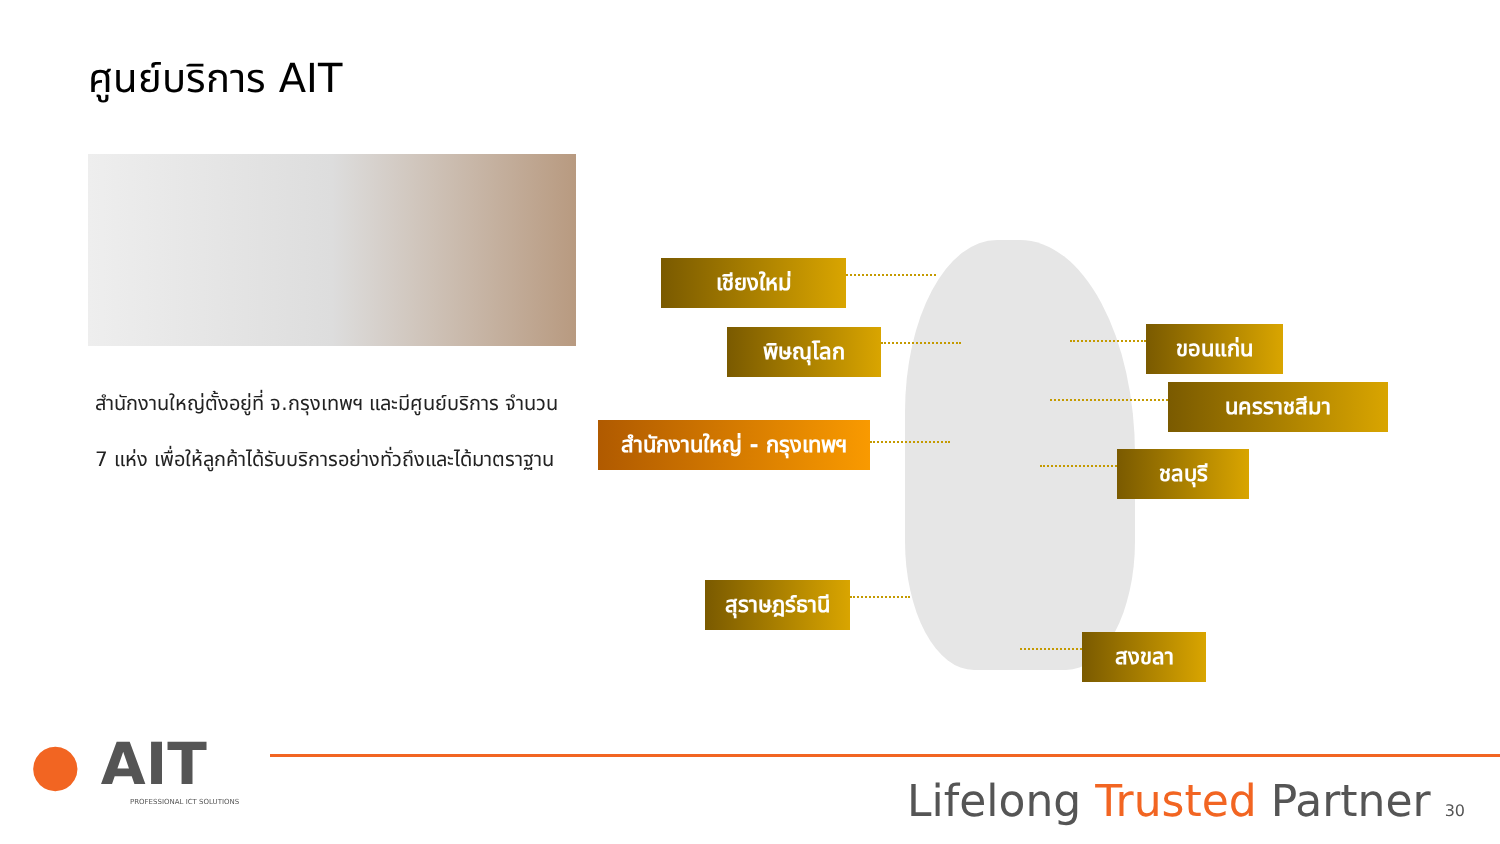ศูนย์บริการ AIT
สำนักงานใหญ่ตั้งอยู่ที่ จ.กรุงเทพฯ และมีศูนย์บริการ จำนวน 7 แห่ง เพื่อให้ลูกค้าได้รับบริการอย่างทั่วถึงและได้มาตราฐาน
เชียงใหม่
พิษณุโลก ขอนแก่น
นครราชสีมา
สำนักงานใหญ่ - กรุงเทพฯ
ชลบุรี
สุราษฎร์ธานี
สงขลา
● AIT
PROFESSIONAL ICT SOLUTIONS
Lifelong Trusted Partner 30